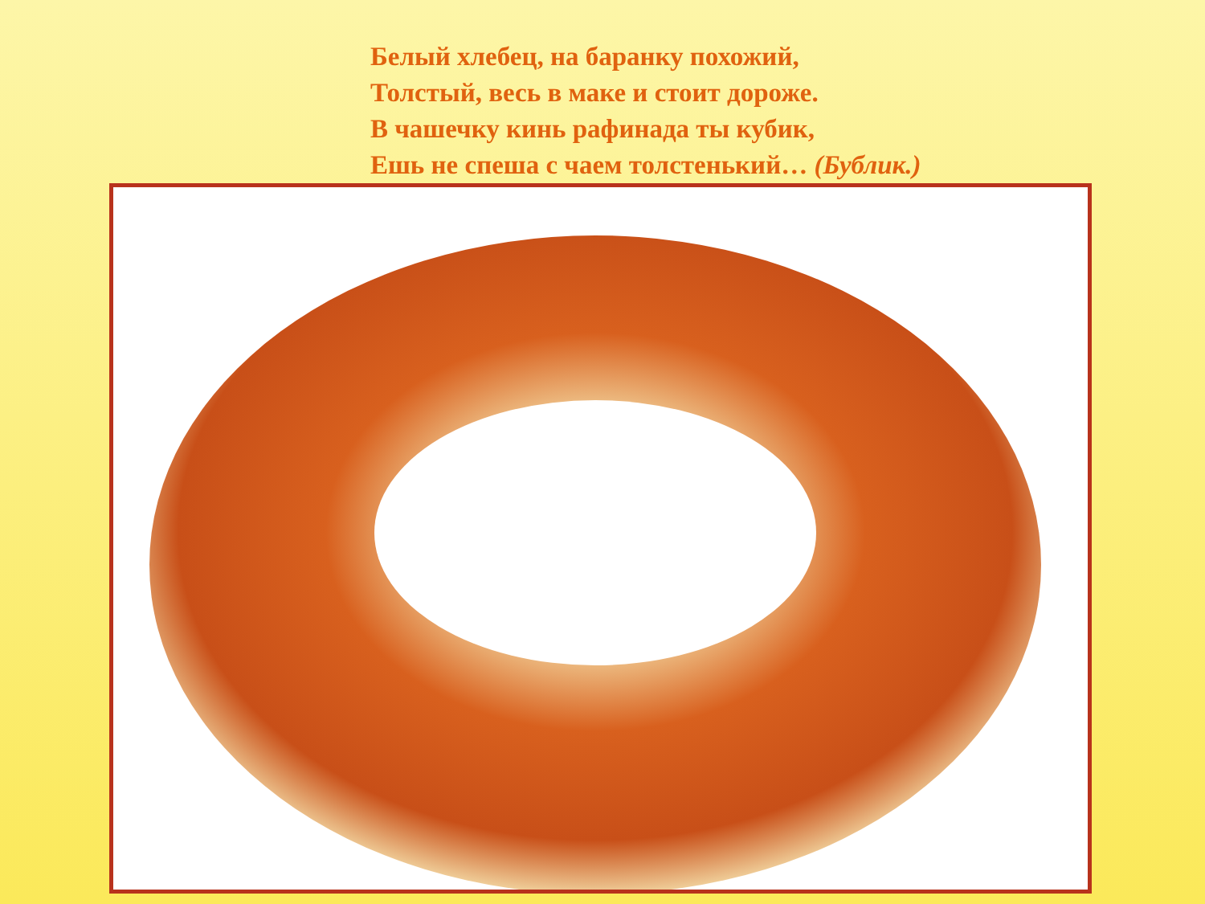Белый хлебец, на баранку похожий,
Толстый, весь в маке и стоит дороже.
В чашечку кинь рафинада ты кубик,
Ешь не спеша с чаем толстенький… (Бублик.)